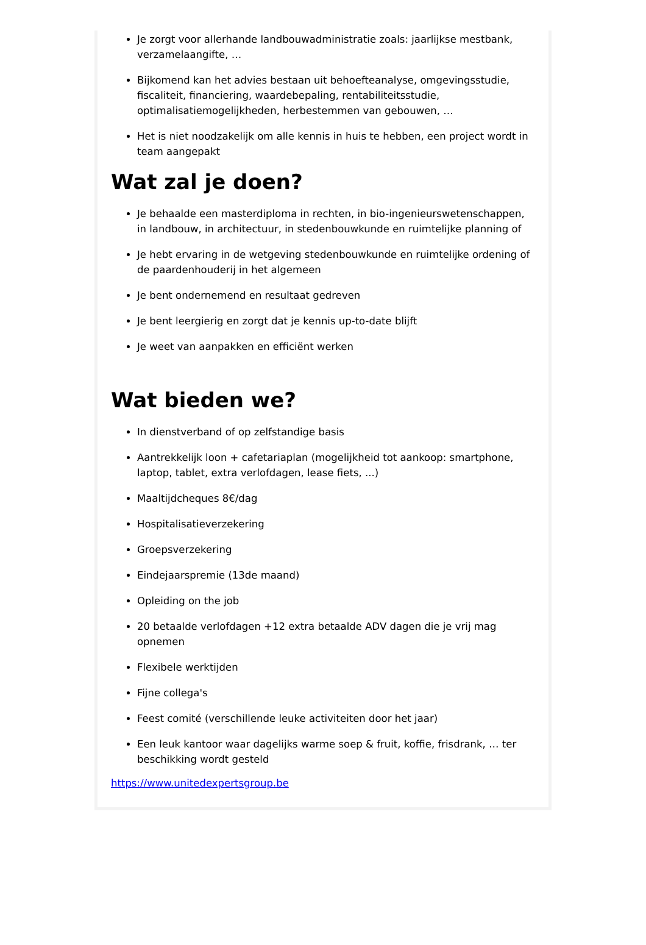Je zorgt voor allerhande landbouwadministratie zoals: jaarlijkse mestbank, verzamelaangifte, …
Bijkomend kan het advies bestaan uit behoefteanalyse, omgevingsstudie, fiscaliteit, financiering, waardebepaling, rentabiliteitsstudie, optimalisatiemogelijkheden, herbestemmen van gebouwen, …
Het is niet noodzakelijk om alle kennis in huis te hebben, een project wordt in team aangepakt
Wat zal je doen?
Je behaalde een masterdiploma in rechten, in bio-ingenieurswetenschappen, in landbouw, in architectuur, in stedenbouwkunde en ruimtelijke planning of
Je hebt ervaring in de wetgeving stedenbouwkunde en ruimtelijke ordening of de paardenhouderij in het algemeen
Je bent ondernemend en resultaat gedreven
Je bent leergierig en zorgt dat je kennis up-to-date blijft
Je weet van aanpakken en efficiënt werken
Wat bieden we?
In dienstverband of op zelfstandige basis
Aantrekkelijk loon + cafetariaplan (mogelijkheid tot aankoop: smartphone, laptop, tablet, extra verlofdagen, lease fiets, ...)
Maaltijdcheques 8€/dag
Hospitalisatieverzekering
Groepsverzekering
Eindejaarspremie (13de maand)
Opleiding on the job
20 betaalde verlofdagen +12 extra betaalde ADV dagen die je vrij mag opnemen
Flexibele werktijden
Fijne collega's
Feest comité (verschillende leuke activiteiten door het jaar)
Een leuk kantoor waar dagelijks warme soep & fruit, koffie, frisdrank, … ter beschikking wordt gesteld
https://www.unitedexpertsgroup.be